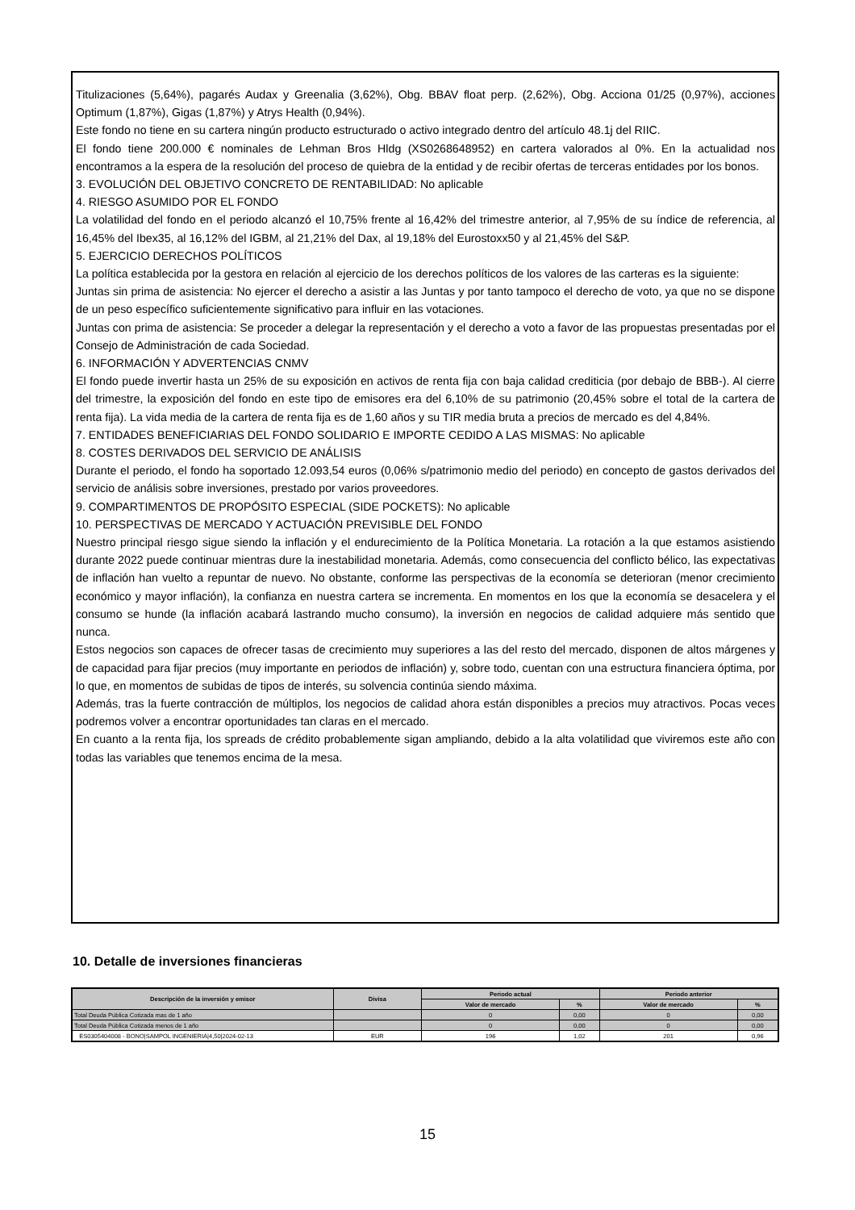Titulizaciones (5,64%), pagarés Audax y Greenalia (3,62%), Obg. BBAV float perp. (2,62%), Obg. Acciona 01/25 (0,97%), acciones Optimum (1,87%), Gigas (1,87%) y Atrys Health (0,94%).
Este fondo no tiene en su cartera ningún producto estructurado o activo integrado dentro del artículo 48.1j del RIIC.
El fondo tiene 200.000 € nominales de Lehman Bros Hldg (XS0268648952) en cartera valorados al 0%. En la actualidad nos encontramos a la espera de la resolución del proceso de quiebra de la entidad y de recibir ofertas de terceras entidades por los bonos.
3. EVOLUCIÓN DEL OBJETIVO CONCRETO DE RENTABILIDAD: No aplicable
4. RIESGO ASUMIDO POR EL FONDO
La volatilidad del fondo en el periodo alcanzó el 10,75% frente al 16,42% del trimestre anterior, al 7,95% de su índice de referencia, al 16,45% del Ibex35, al 16,12% del IGBM, al 21,21% del Dax, al 19,18% del Eurostoxx50 y al 21,45% del S&P.
5. EJERCICIO DERECHOS POLÍTICOS
La política establecida por la gestora en relación al ejercicio de los derechos políticos de los valores de las carteras es la siguiente:
Juntas sin prima de asistencia: No ejercer el derecho a asistir a las Juntas y por tanto tampoco el derecho de voto, ya que no se dispone de un peso específico suficientemente significativo para influir en las votaciones.
Juntas con prima de asistencia: Se proceder a delegar la representación y el derecho a voto a favor de las propuestas presentadas por el Consejo de Administración de cada Sociedad.
6. INFORMACIÓN Y ADVERTENCIAS CNMV
El fondo puede invertir hasta un 25% de su exposición en activos de renta fija con baja calidad crediticia (por debajo de BBB-). Al cierre del trimestre, la exposición del fondo en este tipo de emisores era del 6,10% de su patrimonio (20,45% sobre el total de la cartera de renta fija). La vida media de la cartera de renta fija es de 1,60 años y su TIR media bruta a precios de mercado es del 4,84%.
7. ENTIDADES BENEFICIARIAS DEL FONDO SOLIDARIO E IMPORTE CEDIDO A LAS MISMAS: No aplicable
8. COSTES DERIVADOS DEL SERVICIO DE ANÁLISIS
Durante el periodo, el fondo ha soportado 12.093,54 euros (0,06% s/patrimonio medio del periodo) en concepto de gastos derivados del servicio de análisis sobre inversiones, prestado por varios proveedores.
9. COMPARTIMENTOS DE PROPÓSITO ESPECIAL (SIDE POCKETS): No aplicable
10. PERSPECTIVAS DE MERCADO Y ACTUACIÓN PREVISIBLE DEL FONDO
Nuestro principal riesgo sigue siendo la inflación y el endurecimiento de la Política Monetaria. La rotación a la que estamos asistiendo durante 2022 puede continuar mientras dure la inestabilidad monetaria. Además, como consecuencia del conflicto bélico, las expectativas de inflación han vuelto a repuntar de nuevo. No obstante, conforme las perspectivas de la economía se deterioran (menor crecimiento económico y mayor inflación), la confianza en nuestra cartera se incrementa. En momentos en los que la economía se desacelera y el consumo se hunde (la inflación acabará lastrando mucho consumo), la inversión en negocios de calidad adquiere más sentido que nunca.
Estos negocios son capaces de ofrecer tasas de crecimiento muy superiores a las del resto del mercado, disponen de altos márgenes y de capacidad para fijar precios (muy importante en periodos de inflación) y, sobre todo, cuentan con una estructura financiera óptima, por lo que, en momentos de subidas de tipos de interés, su solvencia continúa siendo máxima.
Además, tras la fuerte contracción de múltiplos, los negocios de calidad ahora están disponibles a precios muy atractivos. Pocas veces podremos volver a encontrar oportunidades tan claras en el mercado.
En cuanto a la renta fija, los spreads de crédito probablemente sigan ampliando, debido a la alta volatilidad que viviremos este año con todas las variables que tenemos encima de la mesa.
10. Detalle de inversiones financieras
| Descripción de la inversión y emisor | Divisa | Periodo actual | | Periodo anterior | |
| --- | --- | --- | --- | --- | --- |
| | | Valor de mercado | % | Valor de mercado | % |
| Total Deuda Pública Cotizada mas de 1 año | | 0 | 0,00 | 0 | 0,00 |
| Total Deuda Pública Cotizada menos de 1 año | | 0 | 0,00 | 0 | 0,00 |
| ES0305404008 - BONO/SAMPOL INGENIERIA/4,50/2024-02-13 | EUR | 196 | 1,02 | 201 | 0,96 |
15